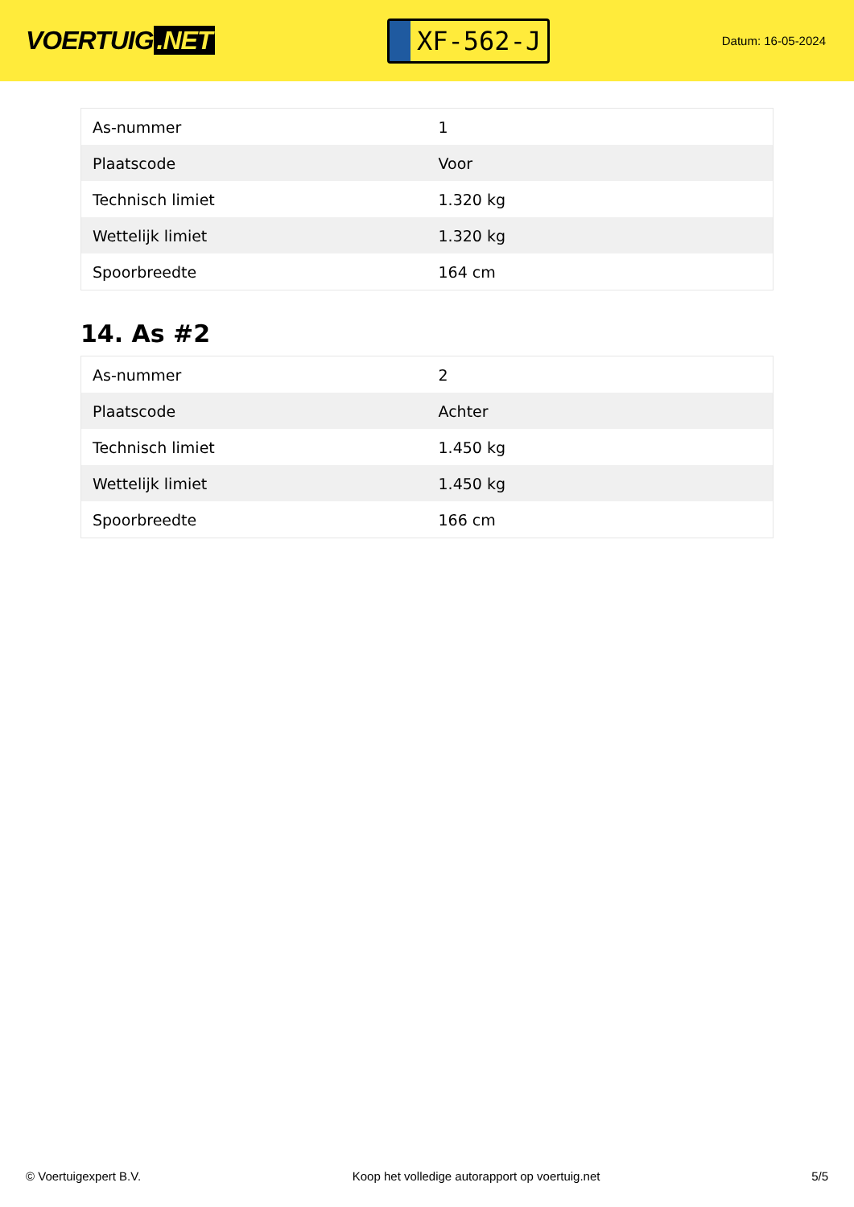VOERTUIG.NET
XF-562-J
Datum: 16-05-2024
| As-nummer | 1 |
| Plaatscode | Voor |
| Technisch limiet | 1.320 kg |
| Wettelijk limiet | 1.320 kg |
| Spoorbreedte | 164 cm |
14. As #2
| As-nummer | 2 |
| Plaatscode | Achter |
| Technisch limiet | 1.450 kg |
| Wettelijk limiet | 1.450 kg |
| Spoorbreedte | 166 cm |
© Voertuigexpert B.V. Koop het volledige autorapport op voertuig.net 5/5